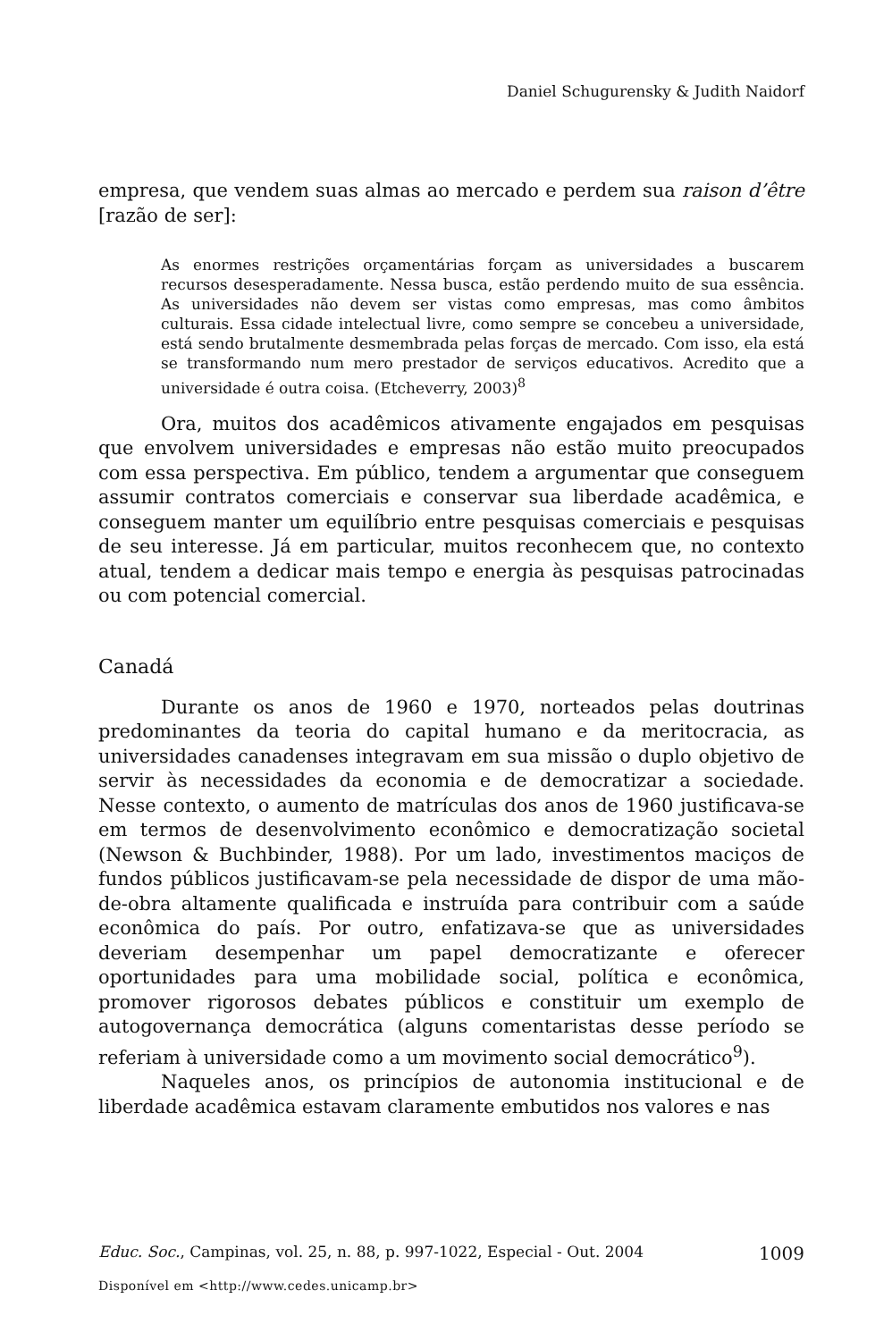Daniel Schugurensky & Judith Naidorf
empresa, que vendem suas almas ao mercado e perdem sua raison d’être [razão de ser]:
As enormes restrições orçamentárias forçam as universidades a buscarem recursos desesperadamente. Nessa busca, estão perdendo muito de sua essência. As universidades não devem ser vistas como empresas, mas como âmbitos culturais. Essa cidade intelectual livre, como sempre se concebeu a universidade, está sendo brutalmente desmembrada pelas forças de mercado. Com isso, ela está se transformando num mero prestador de serviços educativos. Acredito que a universidade é outra coisa. (Etcheverry, 2003)<sup>8</sup>
Ora, muitos dos acadêmicos ativamente engajados em pesquisas que envolvem universidades e empresas não estão muito preocupados com essa perspectiva. Em público, tendem a argumentar que conseguem assumir contratos comerciais e conservar sua liberdade acadêmica, e conseguem manter um equilíbrio entre pesquisas comerciais e pesquisas de seu interesse. Já em particular, muitos reconhecem que, no contexto atual, tendem a dedicar mais tempo e energia às pesquisas patrocinadas ou com potencial comercial.
Canadá
Durante os anos de 1960 e 1970, norteados pelas doutrinas predominantes da teoria do capital humano e da meritocracia, as universidades canadenses integravam em sua missão o duplo objetivo de servir às necessidades da economia e de democratizar a sociedade. Nesse contexto, o aumento de matrículas dos anos de 1960 justificava-se em termos de desenvolvimento econômico e democratização societal (Newson & Buchbinder, 1988). Por um lado, investimentos maciços de fundos públicos justificavam-se pela necessidade de dispor de uma mão-de-obra altamente qualificada e instruída para contribuir com a saúde econômica do país. Por outro, enfatizava-se que as universidades deveriam desempenhar um papel democratizante e oferecer oportunidades para uma mobilidade social, política e econômica, promover rigorosos debates públicos e constituir um exemplo de autogovernança democrática (alguns comentaristas desse período se referiam à universidade como a um movimento social democrático<sup>9</sup>).
Naqueles anos, os princípios de autonomia institucional e de liberdade acadêmica estavam claramente embutidos nos valores e nas
Educ. Soc., Campinas, vol. 25, n. 88, p. 997-1022, Especial - Out. 2004 1009
Disponível em <http://www.cedes.unicamp.br>